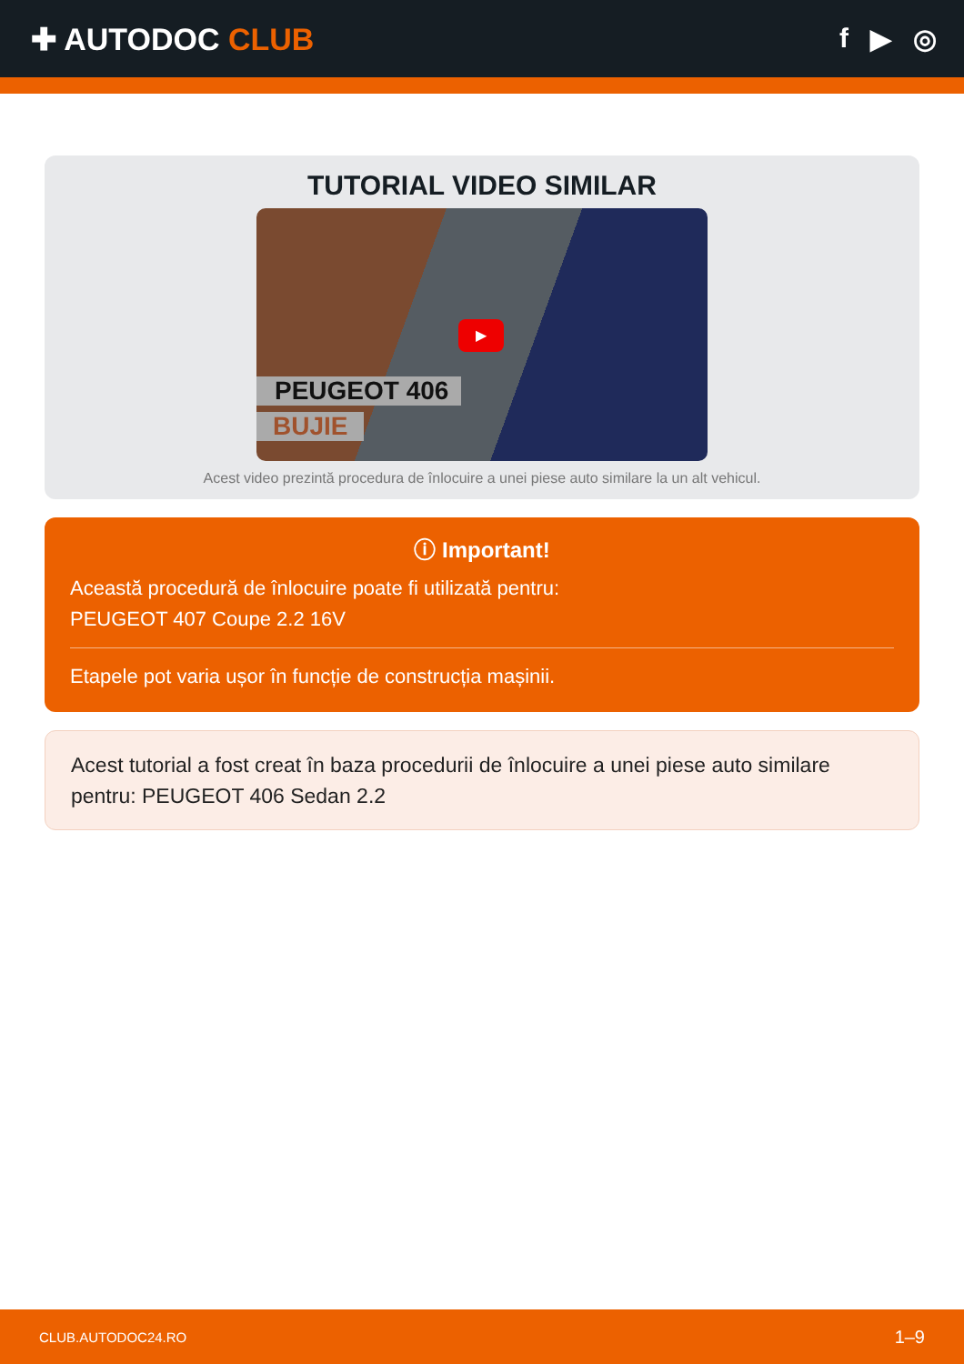✚ AUTODOC CLUB f ▶ ◎
TUTORIAL VIDEO SIMILAR
▶
PEUGEOT 406
BUJIE
Acest video prezintă procedura de înlocuire a unei piese auto similare la un alt vehicul.
ⓘ Important!
Această procedură de înlocuire poate fi utilizată pentru:
PEUGEOT 407 Coupe 2.2 16V
Etapele pot varia ușor în funcție de construcția mașinii.
Acest tutorial a fost creat în baza procedurii de înlocuire a unei piese auto similare pentru: PEUGEOT 406 Sedan 2.2
CLUB.AUTODOC24.RO 1–9